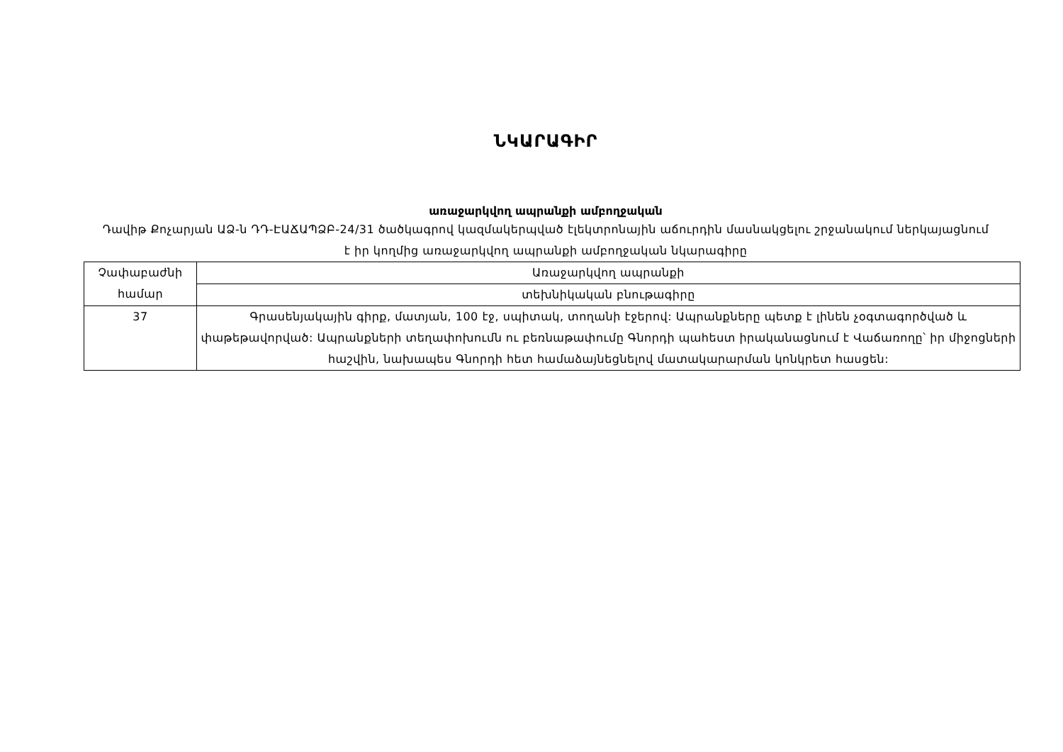ՆԿԱՐԱԳԻՐ
առաջարկվող ապրանքի ամբողջական
Դավիթ Քոչարյան ԱՁ-ն ԴԴ-ԷԱՃԱՊՁԲ-24/31 ծածկագրով կազմակերպված էլեկտրոնային աճուրդին մասնակցելու շրջանակում ներկայացնում է իր կողմից առաջարկվող ապրանքի ամբողջական նկարագիրը
| Չափաբաժնի համար | Առաջարկվող ապրանքի |
| --- | --- |
| | տեխնիկական բնութագիրը |
| 37 | Գրասենյակային գիրք, մատյան, 100 էջ, սպիտակ, տողանի էջերով: Ապրանքները պետք է լինեն չօգտագործված և փաթեթավորված: Ապրանքների տեղափոխումն ու բեռնաթափումը Գնորդի պահեստ իրականացնում է Վաճառողը՝ իր միջոցների հաշվին, նախապես Գնորդի հետ համաձայնեցնելով մատակարարման կոնկրետ հասցեն: |